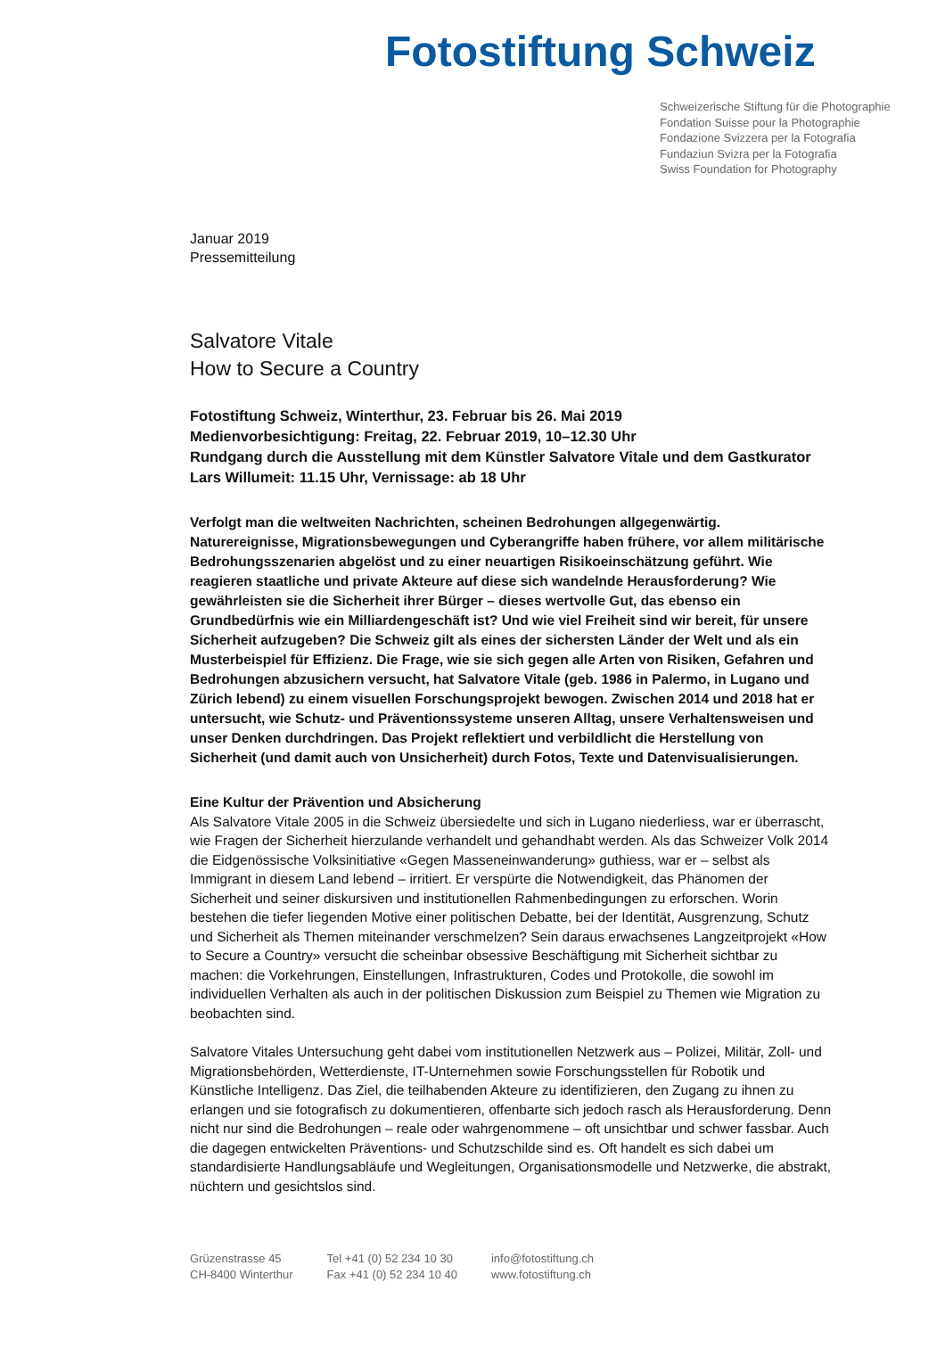Fotostiftung Schweiz
Schweizerische Stiftung für die Photographie
Fondation Suisse pour la Photographie
Fondazione Svizzera per la Fotografia
Fundaziun Svizra per la Fotografia
Swiss Foundation for Photography
Januar 2019
Pressemitteilung
Salvatore Vitale
How to Secure a Country
Fotostiftung Schweiz, Winterthur, 23. Februar bis 26. Mai 2019
Medienvorbesichtigung: Freitag, 22. Februar 2019, 10–12.30 Uhr
Rundgang durch die Ausstellung mit dem Künstler Salvatore Vitale und dem Gastkurator Lars Willumeit: 11.15 Uhr, Vernissage: ab 18 Uhr
Verfolgt man die weltweiten Nachrichten, scheinen Bedrohungen allgegenwärtig. Naturereignisse, Migrationsbewegungen und Cyberangriffe haben frühere, vor allem militärische Bedrohungsszenarien abgelöst und zu einer neuartigen Risikoeinschätzung geführt. Wie reagieren staatliche und private Akteure auf diese sich wandelnde Herausforderung? Wie gewährleisten sie die Sicherheit ihrer Bürger – dieses wertvolle Gut, das ebenso ein Grundbedürfnis wie ein Milliardengeschäft ist? Und wie viel Freiheit sind wir bereit, für unsere Sicherheit aufzugeben? Die Schweiz gilt als eines der sichersten Länder der Welt und als ein Musterbeispiel für Effizienz. Die Frage, wie sie sich gegen alle Arten von Risiken, Gefahren und Bedrohungen abzusichern versucht, hat Salvatore Vitale (geb. 1986 in Palermo, in Lugano und Zürich lebend) zu einem visuellen Forschungsprojekt bewogen. Zwischen 2014 und 2018 hat er untersucht, wie Schutz- und Präventionssysteme unseren Alltag, unsere Verhaltensweisen und unser Denken durchdringen. Das Projekt reflektiert und verbildlicht die Herstellung von Sicherheit (und damit auch von Unsicherheit) durch Fotos, Texte und Datenvisualisierungen.
Eine Kultur der Prävention und Absicherung
Als Salvatore Vitale 2005 in die Schweiz übersiedelte und sich in Lugano niederliess, war er überrascht, wie Fragen der Sicherheit hierzulande verhandelt und gehandhabt werden. Als das Schweizer Volk 2014 die Eidgenössische Volksinitiative «Gegen Masseneinwanderung» guthiess, war er – selbst als Immigrant in diesem Land lebend – irritiert. Er verspürte die Notwendigkeit, das Phänomen der Sicherheit und seiner diskursiven und institutionellen Rahmenbedingungen zu erforschen. Worin bestehen die tiefer liegenden Motive einer politischen Debatte, bei der Identität, Ausgrenzung, Schutz und Sicherheit als Themen miteinander verschmelzen? Sein daraus erwachsenes Langzeitprojekt «How to Secure a Country» versucht die scheinbar obsessive Beschäftigung mit Sicherheit sichtbar zu machen: die Vorkehrungen, Einstellungen, Infrastrukturen, Codes und Protokolle, die sowohl im individuellen Verhalten als auch in der politischen Diskussion zum Beispiel zu Themen wie Migration zu beobachten sind.
Salvatore Vitales Untersuchung geht dabei vom institutionellen Netzwerk aus – Polizei, Militär, Zoll- und Migrationsbehörden, Wetterdienste, IT-Unternehmen sowie Forschungsstellen für Robotik und Künstliche Intelligenz. Das Ziel, die teilhabenden Akteure zu identifizieren, den Zugang zu ihnen zu erlangen und sie fotografisch zu dokumentieren, offenbarte sich jedoch rasch als Herausforderung. Denn nicht nur sind die Bedrohungen – reale oder wahrgenommene – oft unsichtbar und schwer fassbar. Auch die dagegen entwickelten Präventions- und Schutzschilde sind es. Oft handelt es sich dabei um standardisierte Handlungsabläufe und Wegleitungen, Organisationsmodelle und Netzwerke, die abstrakt, nüchtern und gesichtslos sind.
Grüzenstrasse 45
CH-8400 Winterthur
Tel +41 (0) 52 234 10 30
Fax +41 (0) 52 234 10 40
info@fotostiftung.ch
www.fotostiftung.ch